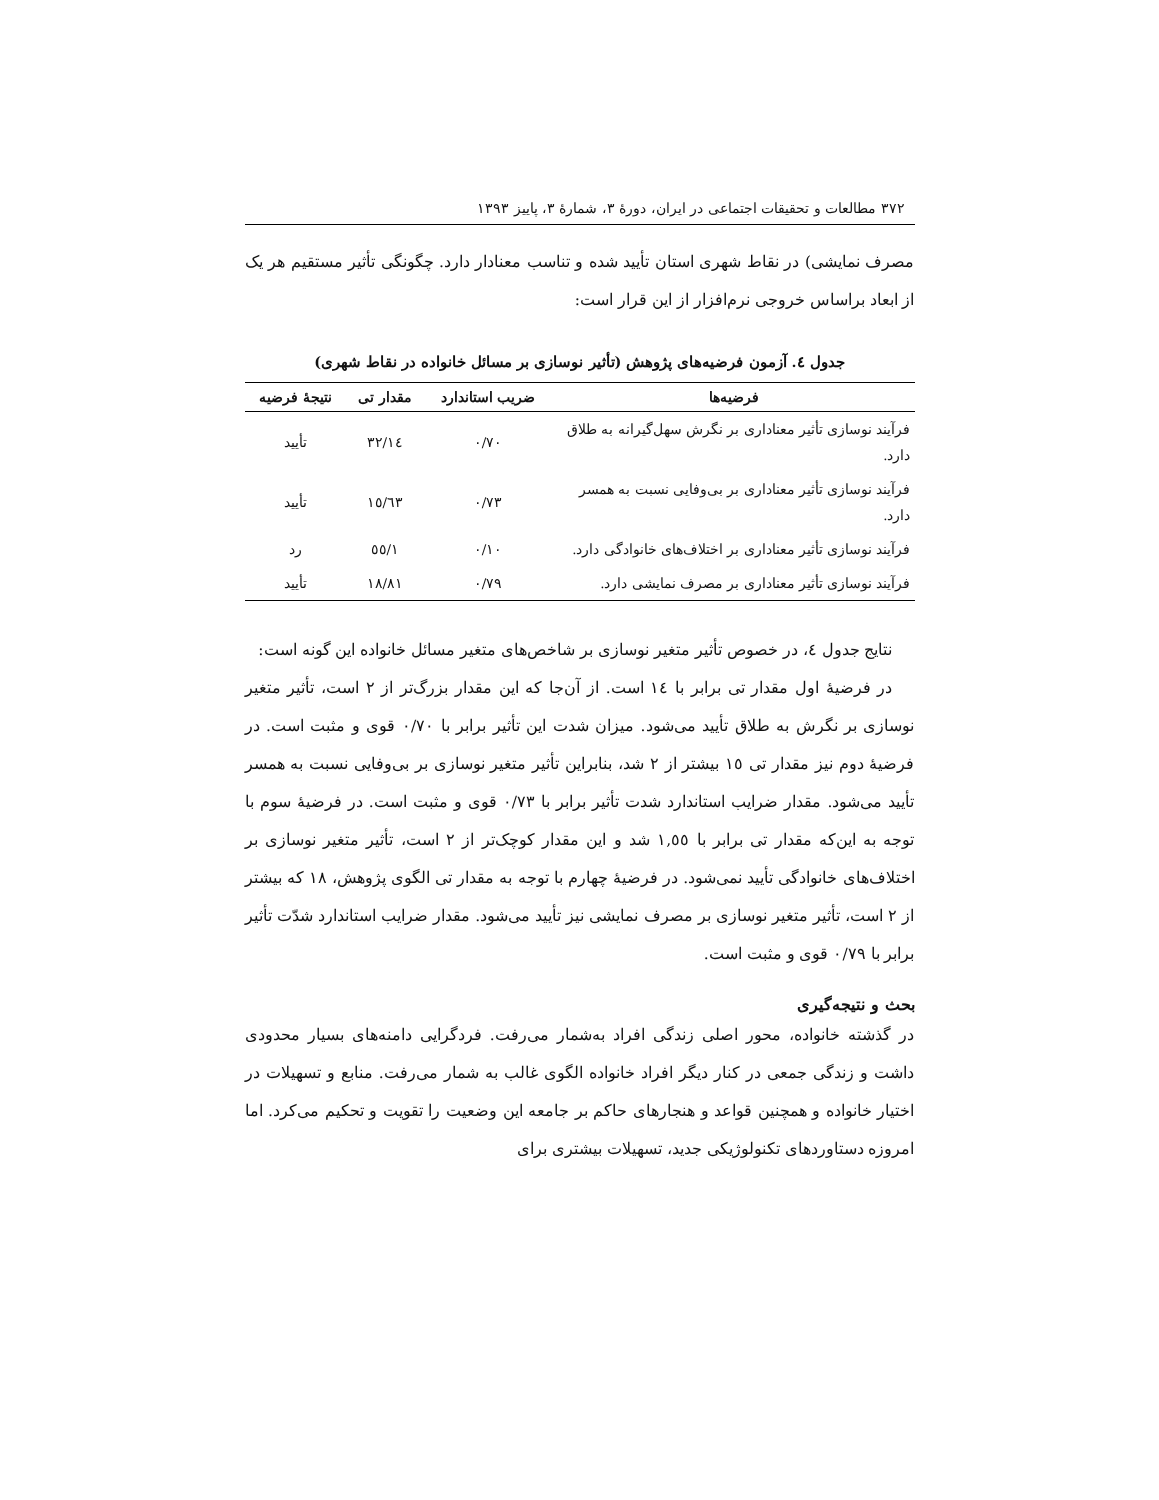۳۷۲ مطالعات و تحقیقات اجتماعی در ایران، دورهٔ ۳، شمارهٔ ۳، پاییز ۱۳۹۳
مصرف نمایشی) در نقاط شهری استان تأیید شده و تناسب معنادار دارد. چگونگی تأثیر مستقیم هر یک از ابعاد براساس خروجی نرم‌افزار از این قرار است:
جدول ٤. آزمون فرضیه‌های پژوهش (تأثیر نوسازی بر مسائل خانواده در نقاط شهری)
| فرضیه‌ها | ضریب استاندارد | مقدار تی | نتیجهٔ فرضیه |
| --- | --- | --- | --- |
| فرآیند نوسازی تأثیر معناداری بر نگرش سهل‌گیرانه به طلاق دارد. | ۰/۷۰ | ١٤/۳۲ | تأیید |
| فرآیند نوسازی تأثیر معناداری بر بی‌وفایی نسبت به همسر دارد. | ۰/۷۳ | ١٥/٦۳ | تأیید |
| فرآیند نوسازی تأثیر معناداری بر اختلاف‌های خانوادگی دارد. | ۰/۱۰ | ۱/٥٥ | رد |
| فرآیند نوسازی تأثیر معناداری بر مصرف نمایشی دارد. | ۰/۷۹ | ۱۸/۸۱ | تأیید |
نتایج جدول ٤، در خصوص تأثیر متغیر نوسازی بر شاخص‌های متغیر مسائل خانواده این گونه است:
در فرضیهٔ اول مقدار تی برابر با ١٤ است. از آن‌جا که این مقدار بزرگ‌تر از ۲ است، تأثیر متغیر نوسازی بر نگرش به طلاق تأیید می‌شود. میزان شدت این تأثیر برابر با ۰/۷۰ قوی و مثبت است. در فرضیهٔ دوم نیز مقدار تی ١٥ بیشتر از ۲ شد، بنابراین تأثیر متغیر نوسازی بر بی‌وفایی نسبت به همسر تأیید می‌شود. مقدار ضرایب استاندارد شدت تأثیر برابر با ۰/۷۳ قوی و مثبت است. در فرضیهٔ سوم با توجه به این‌که مقدار تی برابر با ۱,٥٥ شد و این مقدار کوچک‌تر از ۲ است، تأثیر متغیر نوسازی بر اختلاف‌های خانوادگی تأیید نمی‌شود. در فرضیهٔ چهارم با توجه به مقدار تی الگوی پژوهش، ۱۸ که بیشتر از ۲ است، تأثیر متغیر نوسازی بر مصرف نمایشی نیز تأیید می‌شود. مقدار ضرایب استاندارد شدّت تأثیر برابر با ۰/۷۹ قوی و مثبت است.
بحث و نتیجه‌گیری
در گذشته خانواده، محور اصلی زندگی افراد به‌شمار می‌رفت. فردگرایی دامنه‌های بسیار محدودی داشت و زندگی جمعی در کنار دیگر افراد خانواده الگوی غالب به شمار می‌رفت. منابع و تسهیلات در اختیار خانواده و همچنین قواعد و هنجارهای حاکم بر جامعه این وضعیت را تقویت و تحکیم می‌کرد. اما امروزه دستاوردهای تکنولوژیکی جدید، تسهیلات بیشتری برای